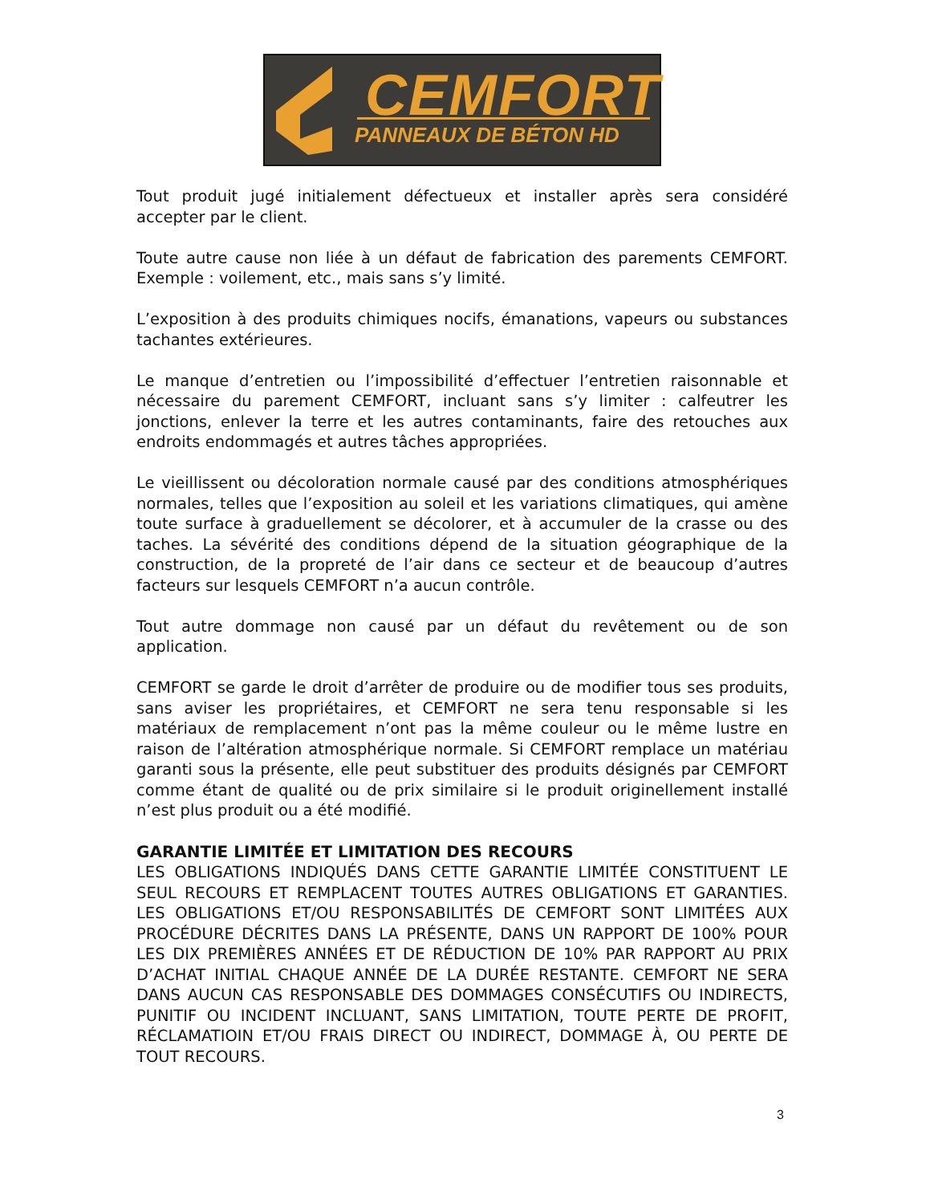CEMFORT
PANNEAUX DE BÉTON HD
Tout produit jugé initialement défectueux et installer après sera considéré accepter par le client.
Toute autre cause non liée à un défaut de fabrication des parements CEMFORT. Exemple : voilement, etc., mais sans s’y limité.
L’exposition à des produits chimiques nocifs, émanations, vapeurs ou substances tachantes extérieures.
Le manque d’entretien ou l’impossibilité d’effectuer l’entretien raisonnable et nécessaire du parement CEMFORT, incluant sans s’y limiter : calfeutrer les jonctions, enlever la terre et les autres contaminants, faire des retouches aux endroits endommagés et autres tâches appropriées.
Le vieillissent ou décoloration normale causé par des conditions atmosphériques normales, telles que l’exposition au soleil et les variations climatiques, qui amène toute surface à graduellement se décolorer, et à accumuler de la crasse ou des taches. La sévérité des conditions dépend de la situation géographique de la construction, de la propreté de l’air dans ce secteur et de beaucoup d’autres facteurs sur lesquels CEMFORT n’a aucun contrôle.
Tout autre dommage non causé par un défaut du revêtement ou de son application.
CEMFORT se garde le droit d’arrêter de produire ou de modifier tous ses produits, sans aviser les propriétaires, et CEMFORT ne sera tenu responsable si les matériaux de remplacement n’ont pas la même couleur ou le même lustre en raison de l’altération atmosphérique normale. Si CEMFORT remplace un matériau garanti sous la présente, elle peut substituer des produits désignés par CEMFORT comme étant de qualité ou de prix similaire si le produit originellement installé n’est plus produit ou a été modifié.
GARANTIE LIMITÉE ET LIMITATION DES RECOURS
LES OBLIGATIONS INDIQUÉS DANS CETTE GARANTIE LIMITÉE CONSTITUENT LE SEUL RECOURS ET REMPLACENT TOUTES AUTRES OBLIGATIONS ET GARANTIES. LES OBLIGATIONS ET/OU RESPONSABILITÉS DE CEMFORT SONT LIMITÉES AUX PROCÉDURE DÉCRITES DANS LA PRÉSENTE, DANS UN RAPPORT DE 100% POUR LES DIX PREMIÈRES ANNÉES ET DE RÉDUCTION DE 10% PAR RAPPORT AU PRIX D’ACHAT INITIAL CHAQUE ANNÉE DE LA DURÉE RESTANTE. CEMFORT NE SERA DANS AUCUN CAS RESPONSABLE DES DOMMAGES CONSÉCUTIFS OU INDIRECTS, PUNITIF OU INCIDENT INCLUANT, SANS LIMITATION, TOUTE PERTE DE PROFIT, RÉCLAMATIOIN ET/OU FRAIS DIRECT OU INDIRECT, DOMMAGE À, OU PERTE DE TOUT RECOURS.
3